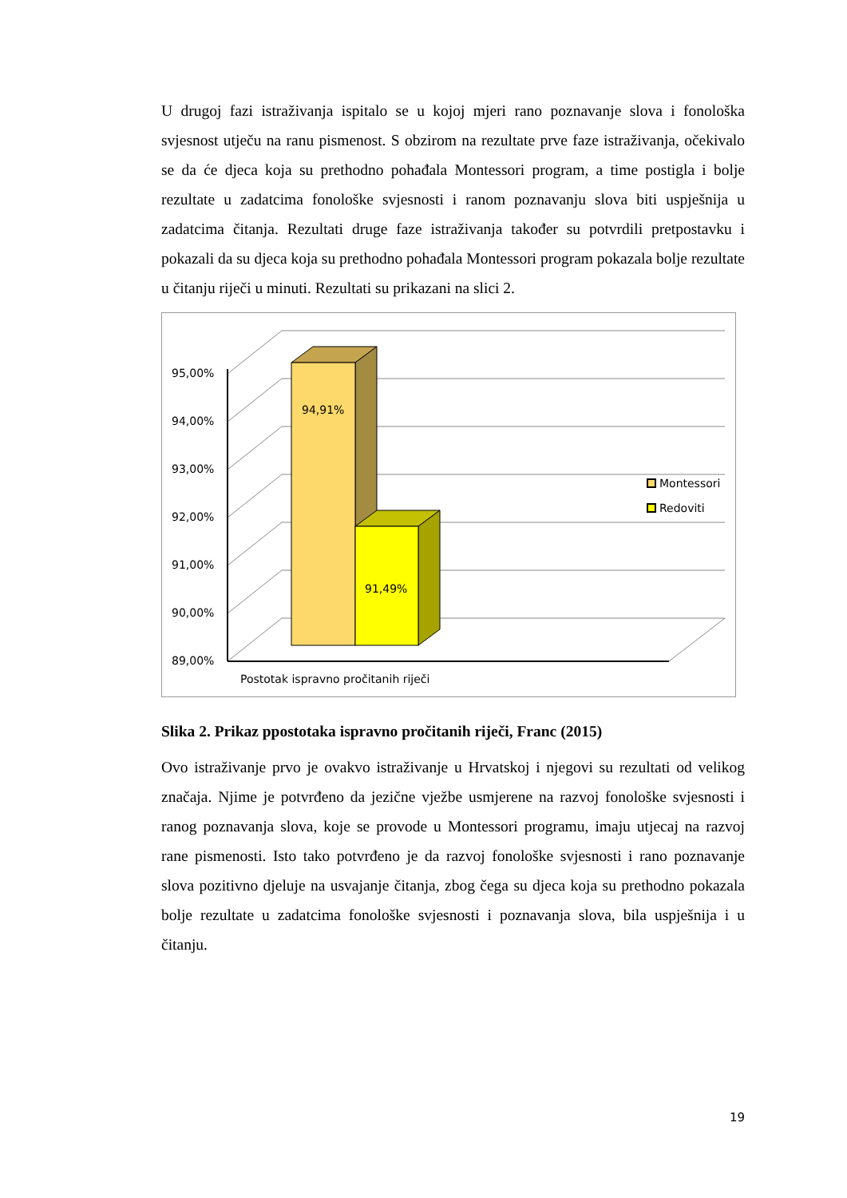U drugoj fazi istraživanja ispitalo se u kojoj mjeri rano poznavanje slova i fonološka svjesnost utječu na ranu pismenost. S obzirom na rezultate prve faze istraživanja, očekivalo se da će djeca koja su prethodno pohađala Montessori program, a time postigla i bolje rezultate u zadatcima fonološke svjesnosti i ranom poznavanju slova biti uspješnija u zadatcima čitanja. Rezultati druge faze istraživanja također su potvrdili pretpostavku i pokazali da su djeca koja su prethodno pohađala Montessori program pokazala bolje rezultate u čitanju riječi u minuti. Rezultati su prikazani na slici 2.
95,00%
94,00%
93,00%
92,00%
91,00%
90,00%
89,00%
94,91%
91,49%
Montessori
Redoviti
Postotak ispravno pročitanih riječi
Slika 2. Prikaz ppostotaka ispravno pročitanih riječi, Franc (2015)
Ovo istraživanje prvo je ovakvo istraživanje u Hrvatskoj i njegovi su rezultati od velikog značaja. Njime je potvrđeno da jezične vježbe usmjerene na razvoj fonološke svjesnosti i ranog poznavanja slova, koje se provode u Montessori programu, imaju utjecaj na razvoj rane pismenosti. Isto tako potvrđeno je da razvoj fonološke svjesnosti i rano poznavanje slova pozitivno djeluje na usvajanje čitanja, zbog čega su djeca koja su prethodno pokazala bolje rezultate u zadatcima fonološke svjesnosti i poznavanja slova, bila uspješnija i u čitanju.
19